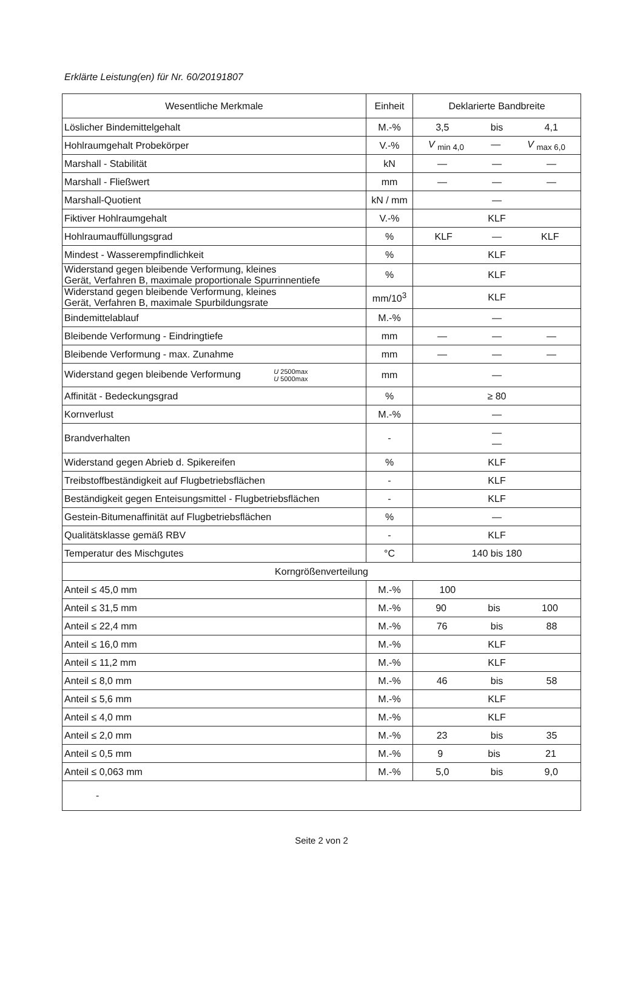Erklärte Leistung(en) für Nr. 60/20191807
| Wesentliche Merkmale | Einheit | Deklarierte Bandbreite |
| --- | --- | --- |
| Löslicher Bindemittelgehalt | M.-% | 3,5 bis 4,1 |
| Hohlraumgehalt Probekörper | V.-% | V <sub>min 4,0</sub> — V <sub>max 6,0</sub> |
| Marshall - Stabilität | kN | — — — |
| Marshall - Fließwert | mm | — — — |
| Marshall-Quotient | kN / mm | — |
| Fiktiver Hohlraumgehalt | V.-% | KLF |
| Hohlraumauffüllungsgrad | % | KLF — KLF |
| Mindest - Wasserempfindlichkeit | % | KLF |
| Widerstand gegen bleibende Verformung, kleines Gerät, Verfahren B, maximale proportionale Spurrinnentiefe | % | KLF |
| Widerstand gegen bleibende Verformung, kleines Gerät, Verfahren B, maximale Spurbildungsrate | mm/10<sup>3</sup> | KLF |
| Bindemittelablauf | M.-% | — |
| Bleibende Verformung - Eindringtiefe | mm | — — — |
| Bleibende Verformung - max. Zunahme | mm | — — — |
| Widerstand gegen bleibende Verformung U 2500max U 5000max | mm | — |
| Affinität - Bedeckungsgrad | % | ≥ 80 |
| Kornverlust | M.-% | — |
| Brandverhalten | - | — — |
| Widerstand gegen Abrieb d. Spikereifen | % | KLF |
| Treibstoffbeständigkeit auf Flugbetriebsflächen | - | KLF |
| Beständigkeit gegen Enteisungsmittel - Flugbetriebsflächen | - | KLF |
| Gestein-Bitumenaffinität auf Flugbetriebsflächen | % | — |
| Qualitätsklasse gemäß RBV | - | KLF |
| Temperatur des Mischgutes | °C | 140 bis 180 |
| Korngrößenverteilung | | |
| Anteil ≤ 45,0 mm | M.-% | 100 |
| Anteil ≤ 31,5 mm | M.-% | 90 bis 100 |
| Anteil ≤ 22,4 mm | M.-% | 76 bis 88 |
| Anteil ≤ 16,0 mm | M.-% | KLF |
| Anteil ≤ 11,2 mm | M.-% | KLF |
| Anteil ≤ 8,0 mm | M.-% | 46 bis 58 |
| Anteil ≤ 5,6 mm | M.-% | KLF |
| Anteil ≤ 4,0 mm | M.-% | KLF |
| Anteil ≤ 2,0 mm | M.-% | 23 bis 35 |
| Anteil ≤ 0,5 mm | M.-% | 9 bis 21 |
| Anteil ≤ 0,063 mm | M.-% | 5,0 bis 9,0 |
| - | | |
Seite 2 von 2